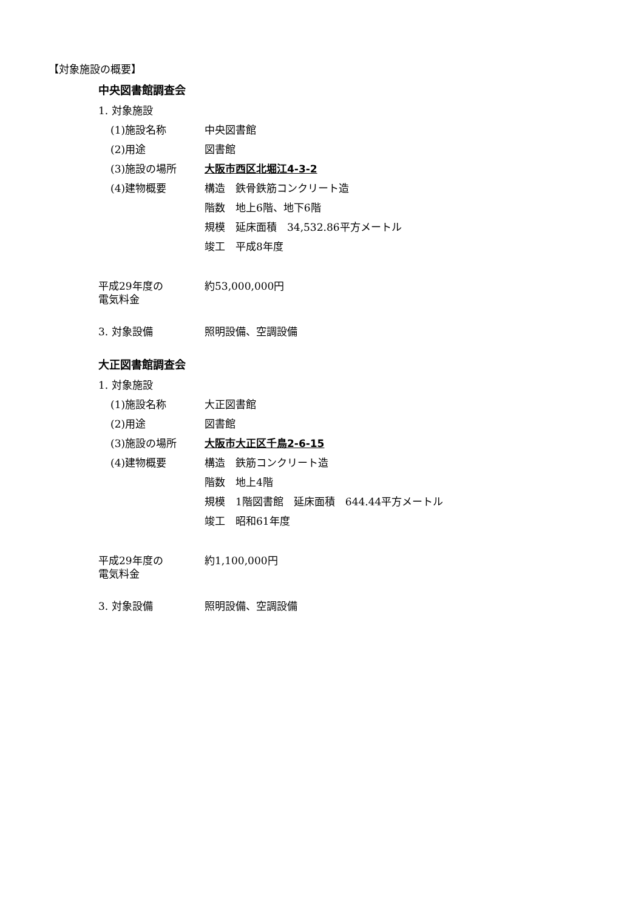【対象施設の概要】
中央図書館調査会
1. 対象施設
(1)施設名称 中央図書館
(2)用途 図書館
(3)施設の場所 大阪市西区北堀江4-3-2
(4)建物概要 構造　鉄骨鉄筋コンクリート造
階数　地上6階、地下6階
規模　延床面積　34,532.86平方メートル
竣工　平成8年度
平成29年度の
電気料金
約53,000,000円
3. 対象設備 照明設備、空調設備
大正図書館調査会
1. 対象施設
(1)施設名称 大正図書館
(2)用途 図書館
(3)施設の場所 大阪市大正区千鳥2-6-15
(4)建物概要 構造　鉄筋コンクリート造
階数　地上4階
規模　1階図書館　延床面積　644.44平方メートル
竣工　昭和61年度
平成29年度の
電気料金
約1,100,000円
3. 対象設備 照明設備、空調設備